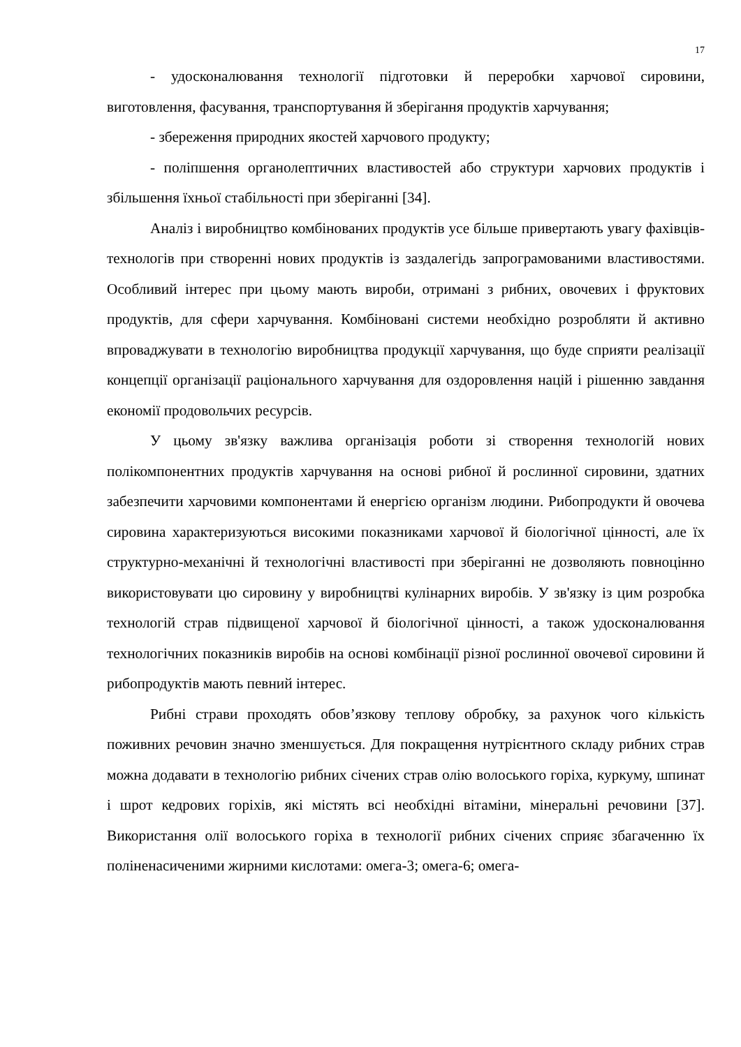17
- удосконалювання технології підготовки й переробки харчової сировини, виготовлення, фасування, транспортування й зберігання продуктів харчування;
- збереження природних якостей харчового продукту;
- поліпшення органолептичних властивостей або структури харчових продуктів і збільшення їхньої стабільності при зберіганні [34].
Аналіз і виробництво комбінованих продуктів усе більше привертають увагу фахівців-технологів при створенні нових продуктів із заздалегідь запрограмованими властивостями. Особливий інтерес при цьому мають вироби, отримані з рибних, овочевих і фруктових продуктів, для сфери харчування. Комбіновані системи необхідно розробляти й активно впроваджувати в технологію виробництва продукції харчування, що буде сприяти реалізації концепції організації раціонального харчування для оздоровлення націй і рішенню завдання економії продовольчих ресурсів.
У цьому зв'язку важлива організація роботи зі створення технологій нових полікомпонентних продуктів харчування на основі рибної й рослинної сировини, здатних забезпечити харчовими компонентами й енергією організм людини. Рибопродукти й овочева сировина характеризуються високими показниками харчової й біологічної цінності, але їх структурно-механічні й технологічні властивості при зберіганні не дозволяють повноцінно використовувати цю сировину у виробництві кулінарних виробів. У зв'язку із цим розробка технологій страв підвищеної харчової й біологічної цінності, а також удосконалювання технологічних показників виробів на основі комбінації різної рослинної овочевої сировини й рибопродуктів мають певний інтерес.
Рибні страви проходять обов’язкову теплову обробку, за рахунок чого кількість поживних речовин значно зменшується. Для покращення нутрієнтного складу рибних страв можна додавати в технологію рибних січених страв олію волоського горіха, куркуму, шпинат і шрот кедрових горіхів, які містять всі необхідні вітаміни, мінеральні речовини [37]. Використання олії волоського горіха в технології рибних січених сприяє збагаченню їх поліненасиченими жирними кислотами: омега-3; омега-6; омега-